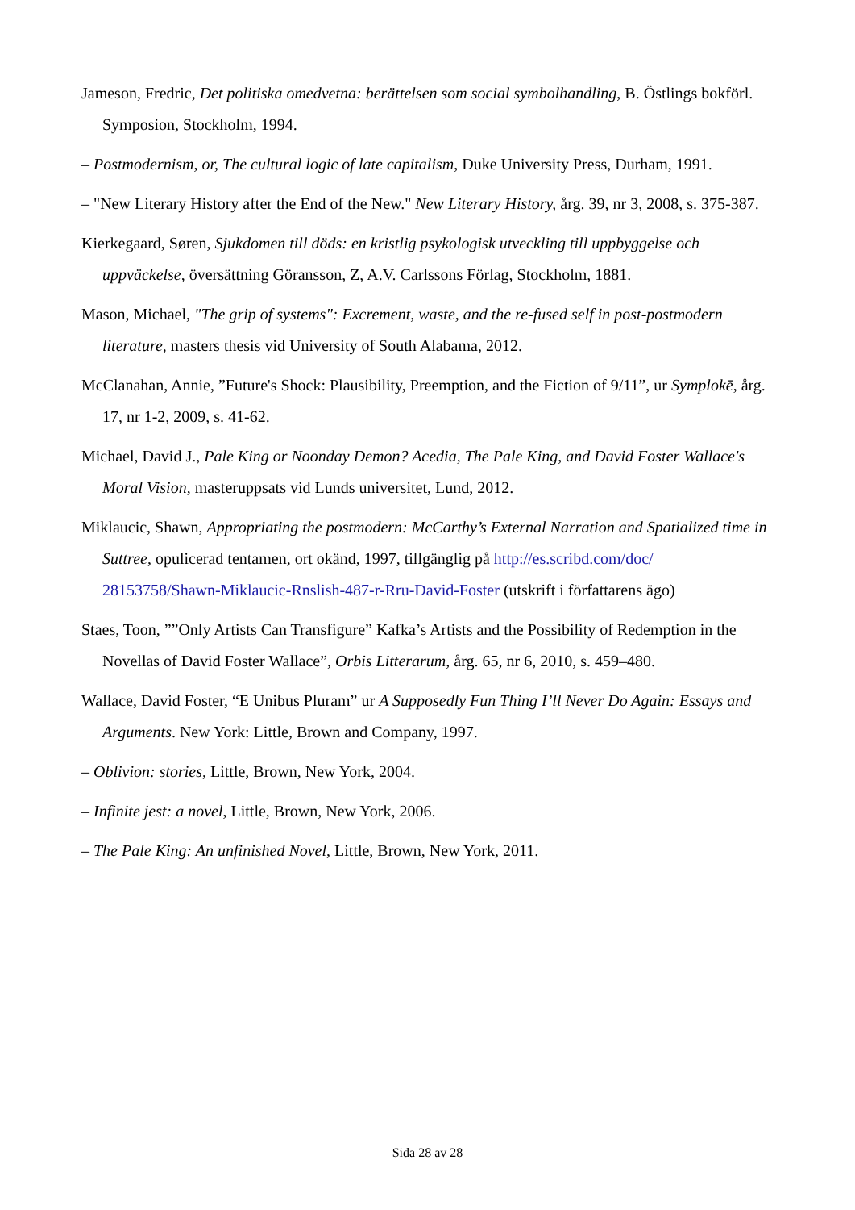Jameson, Fredric, Det politiska omedvetna: berättelsen som social symbolhandling, B. Östlings bokförl. Symposion, Stockholm, 1994.
– Postmodernism, or, The cultural logic of late capitalism, Duke University Press, Durham, 1991.
– "New Literary History after the End of the New." New Literary History, årg. 39, nr 3, 2008, s. 375-387.
Kierkegaard, Søren, Sjukdomen till döds: en kristlig psykologisk utveckling till uppbyggelse och uppväckelse, översättning Göransson, Z, A.V. Carlssons Förlag, Stockholm, 1881.
Mason, Michael, "The grip of systems": Excrement, waste, and the re-fused self in post-postmodern literature, masters thesis vid University of South Alabama, 2012.
McClanahan, Annie, ”Future's Shock: Plausibility, Preemption, and the Fiction of 9/11”, ur Symplokē, årg. 17, nr 1-2, 2009, s. 41-62.
Michael, David J., Pale King or Noonday Demon? Acedia, The Pale King, and David Foster Wallace's Moral Vision, masteruppsats vid Lunds universitet, Lund, 2012.
Miklaucic, Shawn, Appropriating the postmodern: McCarthy’s External Narration and Spatialized time in Suttree, opulicerad tentamen, ort okänd, 1997, tillgänglig på http://es.scribd.com/doc/ 28153758/Shawn-Miklaucic-Rnslish-487-r-Rru-David-Foster (utskrift i författarens ägo)
Staes, Toon, ””Only Artists Can Transfigure” Kafka’s Artists and the Possibility of Redemption in the Novellas of David Foster Wallace”, Orbis Litterarum, årg. 65, nr 6, 2010, s. 459–480.
Wallace, David Foster, “E Unibus Pluram” ur A Supposedly Fun Thing I’ll Never Do Again: Essays and Arguments. New York: Little, Brown and Company, 1997.
– Oblivion: stories, Little, Brown, New York, 2004.
– Infinite jest: a novel, Little, Brown, New York, 2006.
– The Pale King: An unfinished Novel, Little, Brown, New York, 2011.
Sida 28 av 28